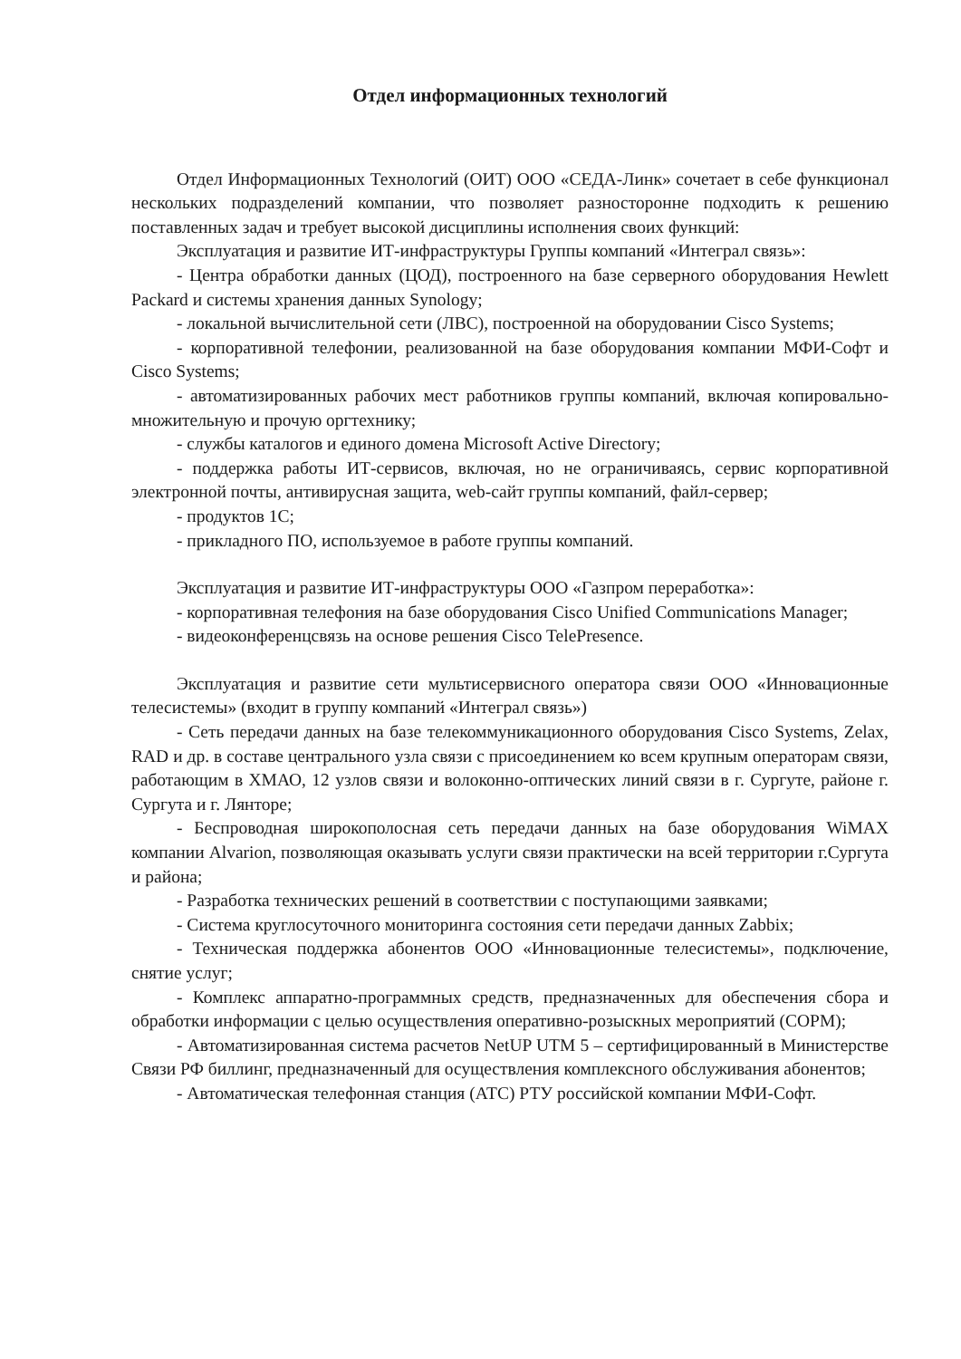Отдел информационных технологий
Отдел Информационных Технологий (ОИТ) ООО «СЕДА-Линк» сочетает в себе функционал нескольких подразделений компании, что позволяет разносторонне подходить к решению поставленных задач и требует высокой дисциплины исполнения своих функций:
Эксплуатация и развитие ИТ-инфраструктуры Группы компаний «Интеграл связь»:
- Центра обработки данных (ЦОД), построенного на базе серверного оборудования Hewlett Packard и системы хранения данных Synology;
- локальной вычислительной сети (ЛВС), построенной на оборудовании Cisco Systems;
- корпоративной телефонии, реализованной на базе оборудования компании МФИ-Софт и Cisco Systems;
- автоматизированных рабочих мест работников группы компаний, включая копировально-множительную и прочую оргтехнику;
- службы каталогов и единого домена Microsoft Active Directory;
- поддержка работы ИТ-сервисов, включая, но не ограничиваясь, сервис корпоративной электронной почты, антивирусная защита, web-сайт группы компаний, файл-сервер;
- продуктов 1С;
- прикладного ПО, используемое в работе группы компаний.
Эксплуатация и развитие ИТ-инфраструктуры ООО «Газпром переработка»:
- корпоративная телефония на базе оборудования Cisco Unified Communications Manager;
- видеоконференцсвязь на основе решения Cisco TelePresence.
Эксплуатация и развитие сети мультисервисного оператора связи ООО «Инновационные телесистемы» (входит в группу компаний «Интеграл связь»)
- Сеть передачи данных на базе телекоммуникационного оборудования Cisco Systems, Zelax, RAD и др. в составе центрального узла связи с присоединением ко всем крупным операторам связи, работающим в ХМАО, 12 узлов связи и волоконно-оптических линий связи в г. Сургуте, районе г. Сургута и г. Лянторе;
- Беспроводная широкополосная сеть передачи данных на базе оборудования WiMAX компании Alvarion, позволяющая оказывать услуги связи практически на всей территории г.Сургута и района;
- Разработка технических решений в соответствии с поступающими заявками;
- Система круглосуточного мониторинга состояния сети передачи данных Zabbix;
- Техническая поддержка абонентов ООО «Инновационные телесистемы», подключение, снятие услуг;
- Комплекс аппаратно-программных средств, предназначенных для обеспечения сбора и обработки информации с целью осуществления оперативно-розыскных мероприятий (СОРМ);
- Автоматизированная система расчетов NetUP UTM 5 – сертифицированный в Министерстве Связи РФ биллинг, предназначенный для осуществления комплексного обслуживания абонентов;
- Автоматическая телефонная станция (АТС) РТУ российской компании МФИ-Софт.